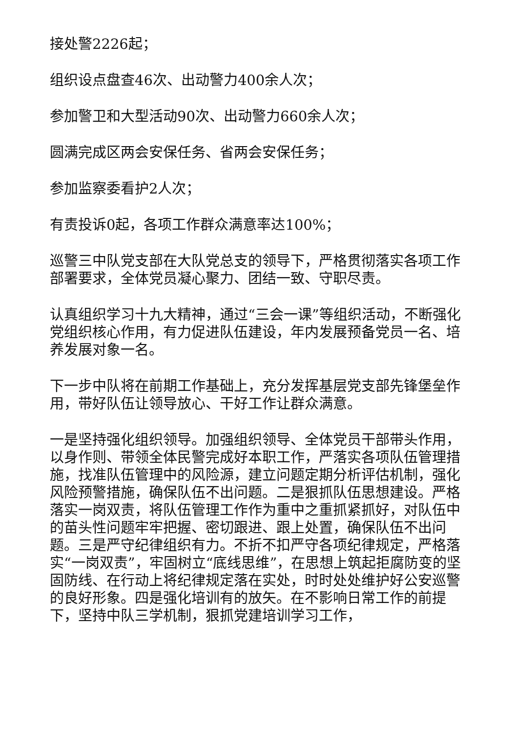接处警2226起；
组织设点盘查46次、出动警力400余人次；
参加警卫和大型活动90次、出动警力660余人次；
圆满完成区两会安保任务、省两会安保任务；
参加监察委看护2人次；
有责投诉0起，各项工作群众满意率达100%；
巡警三中队党支部在大队党总支的领导下，严格贯彻落实各项工作部署要求，全体党员凝心聚力、团结一致、守职尽责。
认真组织学习十九大精神，通过“三会一课”等组织活动，不断强化党组织核心作用，有力促进队伍建设，年内发展预备党员一名、培养发展对象一名。
下一步中队将在前期工作基础上，充分发挥基层党支部先锋堡垒作用，带好队伍让领导放心、干好工作让群众满意。
一是坚持强化组织领导。加强组织领导、全体党员干部带头作用，以身作则、带领全体民警完成好本职工作，严落实各项队伍管理措施，找准队伍管理中的风险源，建立问题定期分析评估机制，强化风险预警措施，确保队伍不出问题。二是狠抓队伍思想建设。严格落实一岗双责，将队伍管理工作作为重中之重抓紧抓好，对队伍中的苗头性问题牢牢把握、密切跟进、跟上处置，确保队伍不出问题。三是严守纪律组织有力。不折不扣严守各项纪律规定，严格落实“一岗双责”，牢固树立“底线思维”，在思想上筑起拒腐防变的坚固防线、在行动上将纪律规定落在实处，时时处处维护好公安巡警的良好形象。四是强化培训有的放矢。在不影响日常工作的前提下，坚持中队三学机制，狠抓党建培训学习工作，